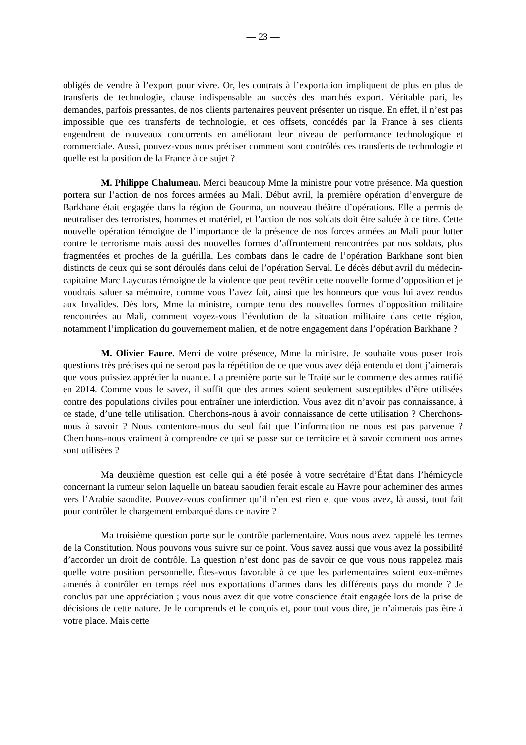— 23 —
obligés de vendre à l’export pour vivre. Or, les contrats à l’exportation impliquent de plus en plus de transferts de technologie, clause indispensable au succès des marchés export. Véritable pari, les demandes, parfois pressantes, de nos clients partenaires peuvent présenter un risque. En effet, il n’est pas impossible que ces transferts de technologie, et ces offsets, concédés par la France à ses clients engendrent de nouveaux concurrents en améliorant leur niveau de performance technologique et commerciale. Aussi, pouvez-vous nous préciser comment sont contrôlés ces transferts de technologie et quelle est la position de la France à ce sujet ?
M. Philippe Chalumeau. Merci beaucoup Mme la ministre pour votre présence. Ma question portera sur l’action de nos forces armées au Mali. Début avril, la première opération d’envergure de Barkhane était engagée dans la région de Gourma, un nouveau théâtre d’opérations. Elle a permis de neutraliser des terroristes, hommes et matériel, et l’action de nos soldats doit être saluée à ce titre. Cette nouvelle opération témoigne de l’importance de la présence de nos forces armées au Mali pour lutter contre le terrorisme mais aussi des nouvelles formes d’affrontement rencontrées par nos soldats, plus fragmentées et proches de la guérilla. Les combats dans le cadre de l’opération Barkhane sont bien distincts de ceux qui se sont déroulés dans celui de l’opération Serval. Le décès début avril du médecin-capitaine Marc Laycuras témoigne de la violence que peut revêtir cette nouvelle forme d’opposition et je voudrais saluer sa mémoire, comme vous l’avez fait, ainsi que les honneurs que vous lui avez rendus aux Invalides. Dès lors, Mme la ministre, compte tenu des nouvelles formes d’opposition militaire rencontrées au Mali, comment voyez-vous l’évolution de la situation militaire dans cette région, notamment l’implication du gouvernement malien, et de notre engagement dans l’opération Barkhane ?
M. Olivier Faure. Merci de votre présence, Mme la ministre. Je souhaite vous poser trois questions très précises qui ne seront pas la répétition de ce que vous avez déjà entendu et dont j’aimerais que vous puissiez apprécier la nuance. La première porte sur le Traité sur le commerce des armes ratifié en 2014. Comme vous le savez, il suffit que des armes soient seulement susceptibles d’être utilisées contre des populations civiles pour entraîner une interdiction. Vous avez dit n’avoir pas connaissance, à ce stade, d’une telle utilisation. Cherchons-nous à avoir connaissance de cette utilisation ? Cherchons-nous à savoir ? Nous contentons-nous du seul fait que l’information ne nous est pas parvenue ? Cherchons-nous vraiment à comprendre ce qui se passe sur ce territoire et à savoir comment nos armes sont utilisées ?
Ma deuxième question est celle qui a été posée à votre secrétaire d’État dans l’hémicycle concernant la rumeur selon laquelle un bateau saoudien ferait escale au Havre pour acheminer des armes vers l’Arabie saoudite. Pouvez-vous confirmer qu’il n’en est rien et que vous avez, là aussi, tout fait pour contrôler le chargement embarqué dans ce navire ?
Ma troisième question porte sur le contrôle parlementaire. Vous nous avez rappelé les termes de la Constitution. Nous pouvons vous suivre sur ce point. Vous savez aussi que vous avez la possibilité d’accorder un droit de contrôle. La question n’est donc pas de savoir ce que vous nous rappelez mais quelle votre position personnelle. Êtes-vous favorable à ce que les parlementaires soient eux-mêmes amenés à contrôler en temps réel nos exportations d’armes dans les différents pays du monde ? Je conclus par une appréciation ; vous nous avez dit que votre conscience était engagée lors de la prise de décisions de cette nature. Je le comprends et le conçois et, pour tout vous dire, je n’aimerais pas être à votre place. Mais cette